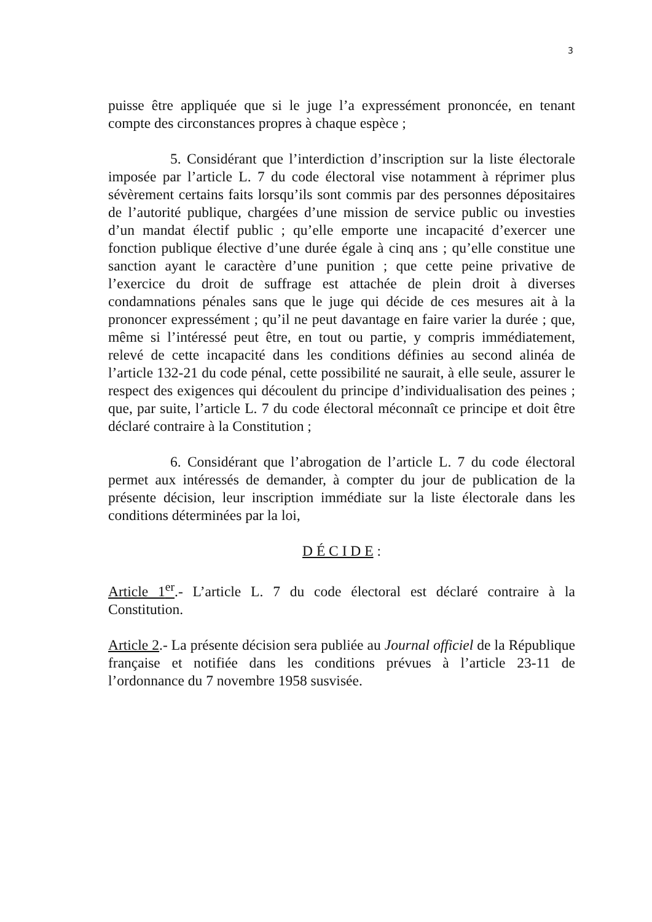3
puisse être appliquée que si le juge l’a expressément prononcée, en tenant compte des circonstances propres à chaque espèce ;
5. Considérant que l’interdiction d’inscription sur la liste électorale imposée par l’article L. 7 du code électoral vise notamment à réprimer plus sévèrement certains faits lorsqu’ils sont commis par des personnes dépositaires de l’autorité publique, chargées d’une mission de service public ou investies d’un mandat électif public ; qu’elle emporte une incapacité d’exercer une fonction publique élective d’une durée égale à cinq ans ; qu’elle constitue une sanction ayant le caractère d’une punition ; que cette peine privative de l’exercice du droit de suffrage est attachée de plein droit à diverses condamnations pénales sans que le juge qui décide de ces mesures ait à la prononcer expressément ; qu’il ne peut davantage en faire varier la durée ; que, même si l’intéressé peut être, en tout ou partie, y compris immédiatement, relevé de cette incapacité dans les conditions définies au second alinéa de l’article 132-21 du code pénal, cette possibilité ne saurait, à elle seule, assurer le respect des exigences qui découlent du principe d’individualisation des peines ; que, par suite, l’article L. 7 du code électoral méconnaît ce principe et doit être déclaré contraire à la Constitution ;
6. Considérant que l’abrogation de l’article L. 7 du code électoral permet aux intéressés de demander, à compter du jour de publication de la présente décision, leur inscription immédiate sur la liste électorale dans les conditions déterminées par la loi,
D É C I D E :
Article 1<sup>er</sup>.- L’article L. 7 du code électoral est déclaré contraire à la Constitution.
Article 2.- La présente décision sera publiée au Journal officiel de la République française et notifiée dans les conditions prévues à l’article 23-11 de l’ordonnance du 7 novembre 1958 susvisée.